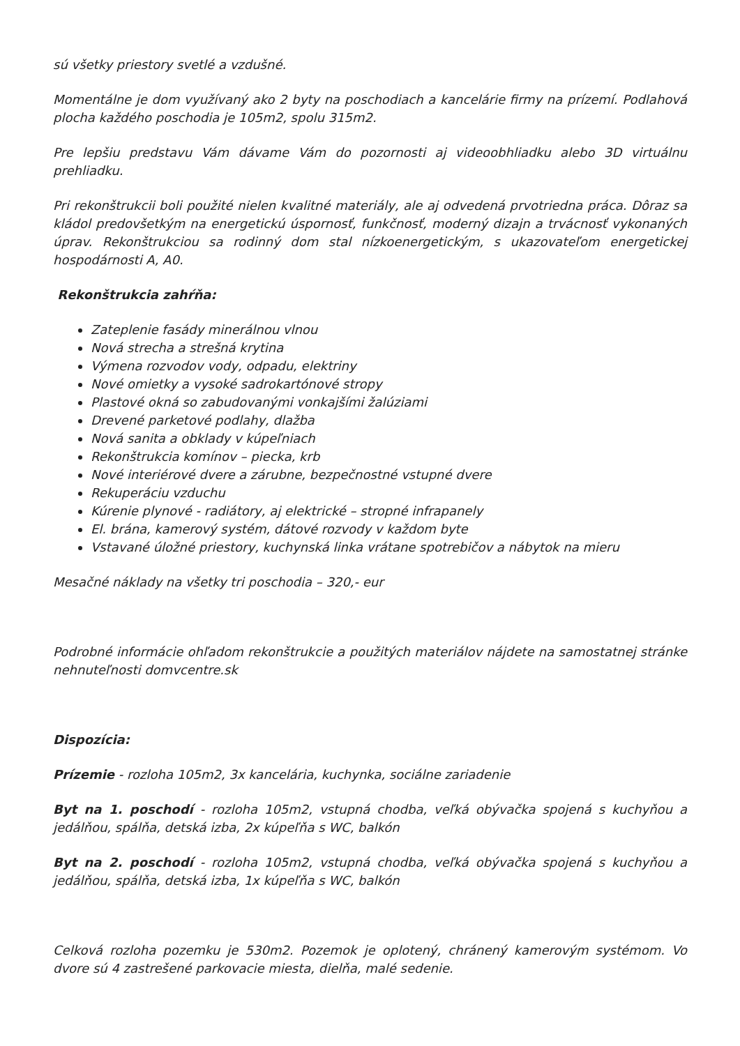sú všetky priestory svetlé a vzdušné.
Momentálne je dom využívaný ako 2 byty na poschodiach a kancelárie firmy na prízemí. Podlahová plocha každého poschodia je 105m2, spolu 315m2.
Pre lepšiu predstavu Vám dávame Vám do pozornosti aj videoobhliadku alebo 3D virtuálnu prehliadku.
Pri rekonštrukcii boli použité nielen kvalitné materiály, ale aj odvedená prvotriedna práca. Dôraz sa kládol predovšetkým na energetickú úspornosť, funkčnosť, moderný dizajn a trvácnosť vykonaných úprav. Rekonštrukciou sa rodinný dom stal nízkoenergetickým, s ukazovateľom energetickej hospodárnosti A, A0.
Rekonštrukcia zahŕňa:
Zateplenie fasády minerálnou vlnou
Nová strecha a strešná krytina
Výmena rozvodov vody, odpadu, elektriny
Nové omietky a vysoké sadrokartónové stropy
Plastové okná so zabudovanými vonkajšími žalúziami
Drevené parketové podlahy, dlažba
Nová sanita a obklady v kúpeľniach
Rekonštrukcia komínov – piecka, krb
Nové interiérové dvere a zárubne, bezpečnostné vstupné dvere
Rekuperáciu vzduchu
Kúrenie plynové - radiátory, aj elektrické – stropné infrapanely
El. brána, kamerový systém, dátové rozvody v každom byte
Vstavané úložné priestory, kuchynská linka vrátane spotrebičov a nábytok na mieru
Mesačné náklady na všetky tri poschodia – 320,- eur
Podrobné informácie ohľadom rekonštrukcie a použitých materiálov nájdete na samostatnej stránke nehnuteľnosti domvcentre.sk
Dispozícia:
Prízemie - rozloha 105m2, 3x kancelária, kuchynka, sociálne zariadenie
Byt na 1. poschodí - rozloha 105m2, vstupná chodba, veľká obývačka spojená s kuchyňou a jedálňou, spálňa, detská izba, 2x kúpeľňa s WC, balkón
Byt na 2. poschodí - rozloha 105m2, vstupná chodba, veľká obývačka spojená s kuchyňou a jedálňou, spálňa, detská izba, 1x kúpeľňa s WC, balkón
Celková rozloha pozemku je 530m2. Pozemok je oplotený, chránený kamerovým systémom. Vo dvore sú 4 zastrešené parkovacie miesta, dielňa, malé sedenie.